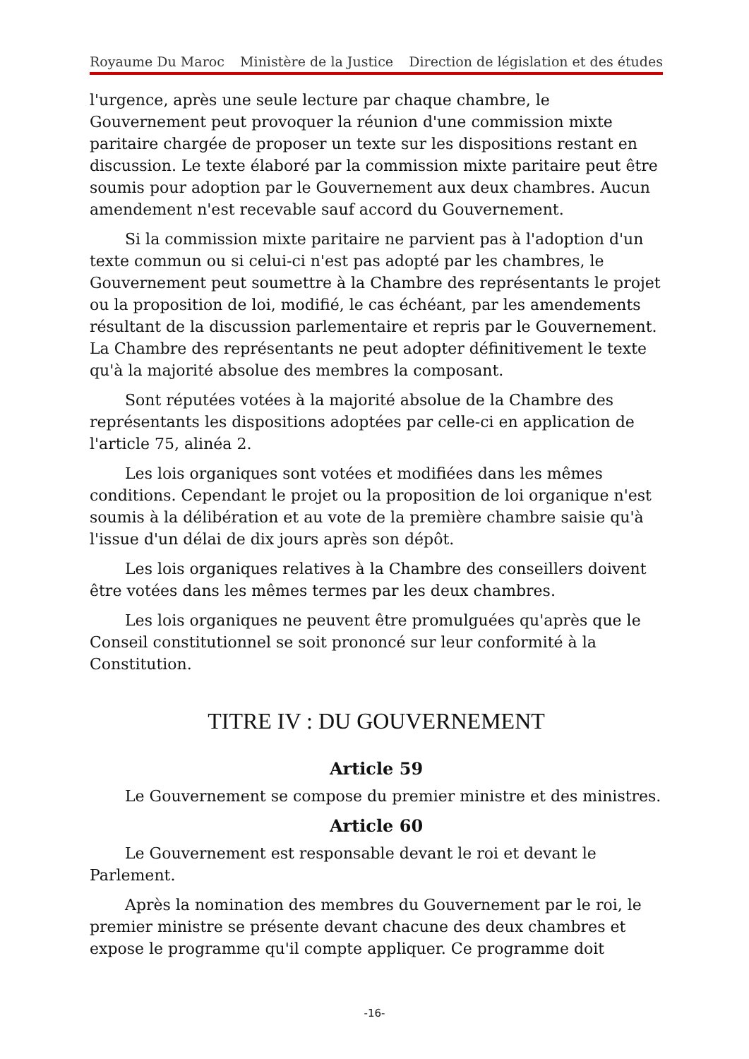Royaume Du Maroc Ministère de la Justice Direction de législation et des études
l'urgence, après une seule lecture par chaque chambre, le Gouvernement peut provoquer la réunion d'une commission mixte paritaire chargée de proposer un texte sur les dispositions restant en discussion. Le texte élaboré par la commission mixte paritaire peut être soumis pour adoption par le Gouvernement aux deux chambres. Aucun amendement n'est recevable sauf accord du Gouvernement.
Si la commission mixte paritaire ne parvient pas à l'adoption d'un texte commun ou si celui-ci n'est pas adopté par les chambres, le Gouvernement peut soumettre à la Chambre des représentants le projet ou la proposition de loi, modifié, le cas échéant, par les amendements résultant de la discussion parlementaire et repris par le Gouvernement. La Chambre des représentants ne peut adopter définitivement le texte qu'à la majorité absolue des membres la composant.
Sont réputées votées à la majorité absolue de la Chambre des représentants les dispositions adoptées par celle-ci en application de l'article 75, alinéa 2.
Les lois organiques sont votées et modifiées dans les mêmes conditions. Cependant le projet ou la proposition de loi organique n'est soumis à la délibération et au vote de la première chambre saisie qu'à l'issue d'un délai de dix jours après son dépôt.
Les lois organiques relatives à la Chambre des conseillers doivent être votées dans les mêmes termes par les deux chambres.
Les lois organiques ne peuvent être promulguées qu'après que le Conseil constitutionnel se soit prononcé sur leur conformité à la Constitution.
TITRE IV : DU GOUVERNEMENT
Article 59
Le Gouvernement se compose du premier ministre et des ministres.
Article 60
Le Gouvernement est responsable devant le roi et devant le Parlement.
Après la nomination des membres du Gouvernement par le roi, le premier ministre se présente devant chacune des deux chambres et expose le programme qu'il compte appliquer. Ce programme doit
-16-